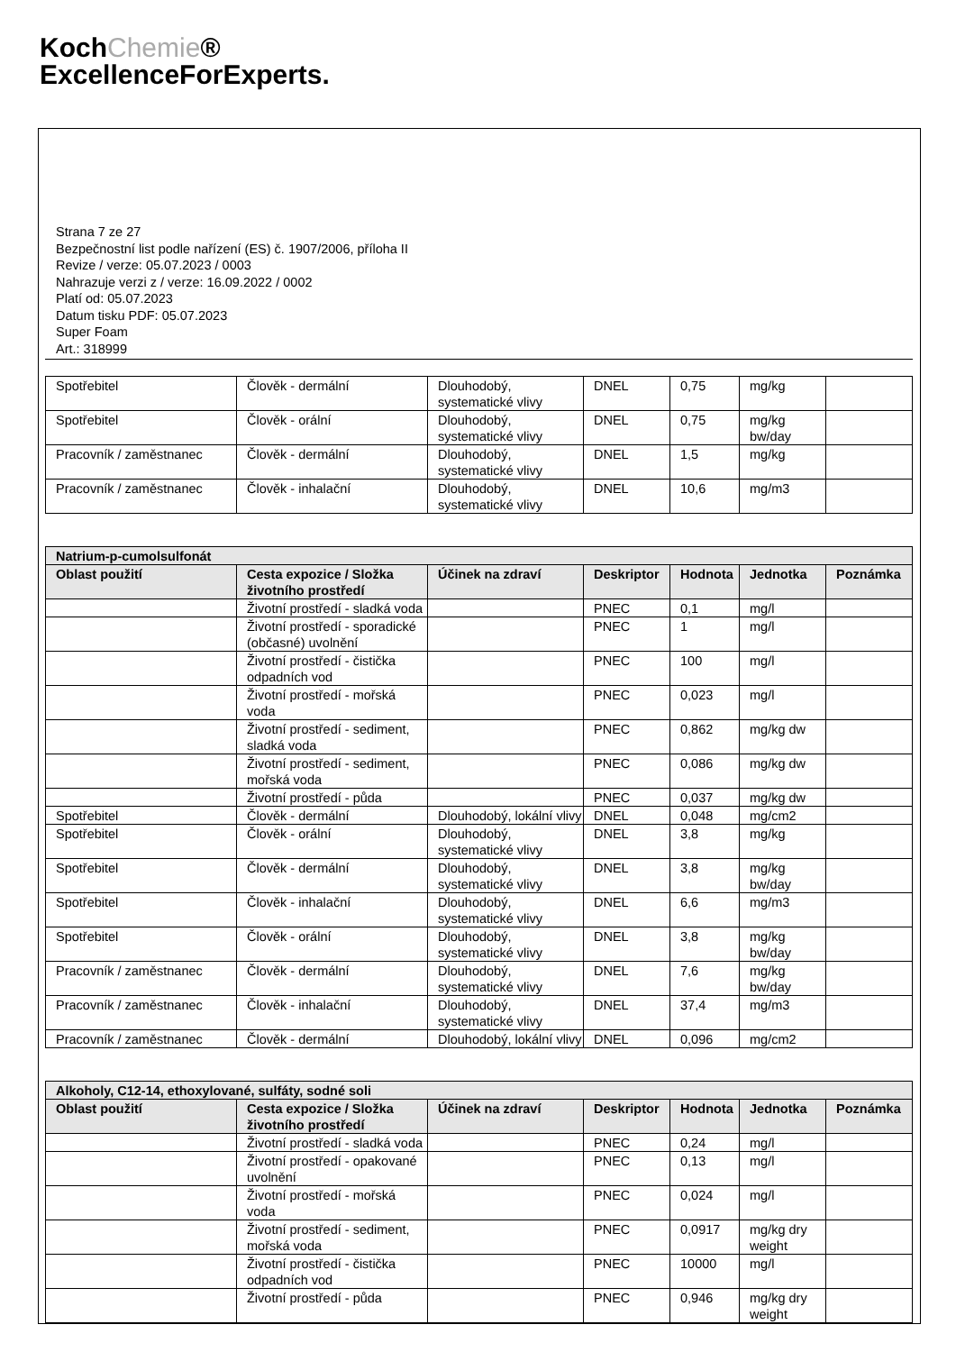KochChemie®
ExcellenceForExperts.
Strana 7 ze 27
Bezpečnostní list podle nařízení (ES) č. 1907/2006, příloha II
Revize / verze: 05.07.2023 / 0003
Nahrazuje verzi z / verze: 16.09.2022 / 0002
Platí od: 05.07.2023
Datum tisku PDF: 05.07.2023
Super Foam
Art.: 318999
| Spotřebitel | Člověk - dermální | Dlouhodobý, systematické vlivy | DNEL | 0,75 | mg/kg | |
| Spotřebitel | Člověk - orální | Dlouhodobý, systematické vlivy | DNEL | 0,75 | mg/kg bw/day | |
| Pracovník / zaměstnanec | Člověk - dermální | Dlouhodobý, systematické vlivy | DNEL | 1,5 | mg/kg | |
| Pracovník / zaměstnanec | Člověk - inhalační | Dlouhodobý, systematické vlivy | DNEL | 10,6 | mg/m3 | |
| Natrium-p-cumolsulfonát | | | | | | |
| --- | --- | --- | --- | --- | --- | --- |
| Oblast použití | Cesta expozice / Složka životního prostředí | Účinek na zdraví | Deskriptor | Hodnota | Jednotka | Poznámka |
| | Životní prostředí - sladká voda | | PNEC | 0,1 | mg/l | |
| | Životní prostředí - sporadické (občasné) uvolnění | | PNEC | 1 | mg/l | |
| | Životní prostředí - čistička odpadních vod | | PNEC | 100 | mg/l | |
| | Životní prostředí - mořská voda | | PNEC | 0,023 | mg/l | |
| | Životní prostředí - sediment, sladká voda | | PNEC | 0,862 | mg/kg dw | |
| | Životní prostředí - sediment, mořská voda | | PNEC | 0,086 | mg/kg dw | |
| | Životní prostředí - půda | | PNEC | 0,037 | mg/kg dw | |
| Spotřebitel | Člověk - dermální | Dlouhodobý, lokální vlivy | DNEL | 0,048 | mg/cm2 | |
| Spotřebitel | Člověk - orální | Dlouhodobý, systematické vlivy | DNEL | 3,8 | mg/kg | |
| Spotřebitel | Člověk - dermální | Dlouhodobý, systematické vlivy | DNEL | 3,8 | mg/kg bw/day | |
| Spotřebitel | Člověk - inhalační | Dlouhodobý, systematické vlivy | DNEL | 6,6 | mg/m3 | |
| Spotřebitel | Člověk - orální | Dlouhodobý, systematické vlivy | DNEL | 3,8 | mg/kg bw/day | |
| Pracovník / zaměstnanec | Člověk - dermální | Dlouhodobý, systematické vlivy | DNEL | 7,6 | mg/kg bw/day | |
| Pracovník / zaměstnanec | Člověk - inhalační | Dlouhodobý, systematické vlivy | DNEL | 37,4 | mg/m3 | |
| Pracovník / zaměstnanec | Člověk - dermální | Dlouhodobý, lokální vlivy | DNEL | 0,096 | mg/cm2 | |
| Alkoholy, C12-14, ethoxylované, sulfáty, sodné soli | | | | | | |
| --- | --- | --- | --- | --- | --- | --- |
| Oblast použití | Cesta expozice / Složka životního prostředí | Účinek na zdraví | Deskriptor | Hodnota | Jednotka | Poznámka |
| | Životní prostředí - sladká voda | | PNEC | 0,24 | mg/l | |
| | Životní prostředí - opakované uvolnění | | PNEC | 0,13 | mg/l | |
| | Životní prostředí - mořská voda | | PNEC | 0,024 | mg/l | |
| | Životní prostředí - sediment, mořská voda | | PNEC | 0,0917 | mg/kg dry weight | |
| | Životní prostředí - čistička odpadních vod | | PNEC | 10000 | mg/l | |
| | Životní prostředí - půda | | PNEC | 0,946 | mg/kg dry weight | |